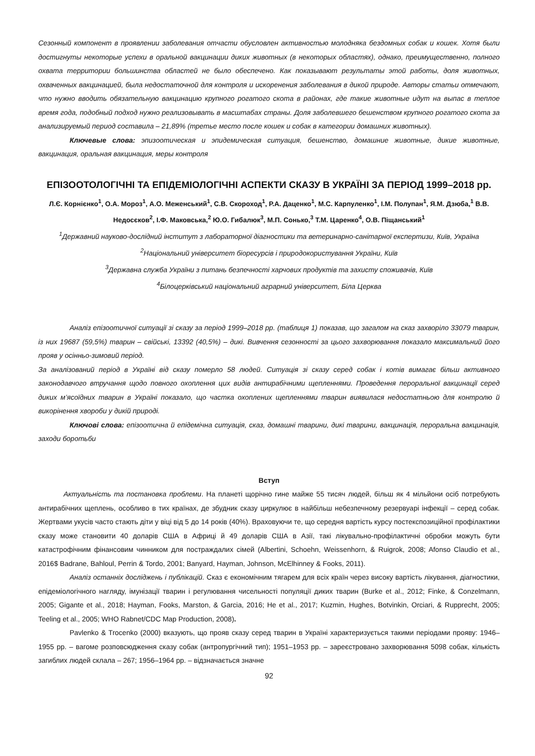Сезонный компонент в проявлении заболевания отчасти обусловлен активностью молодняка бездомных собак и кошек. Хотя были достигнуты некоторые успехи в оральной вакцинации диких животных (в некоторых областях), однако, преимущественно, полного охвата территории большинства областей не было обеспечено. Как показывают результаты этой работы, доля животных, охваченных вакцинацией, была недостаточной для контроля и искоренения заболевания в дикой природе. Авторы статьи отмечают, что нужно вводить обязательную вакцинацию крупного рогатого скота в районах, где такие животные идут на выпас в теплое время года, подобный подход нужно реализовывать в масштабах страны. Доля заболевшего бешенством крупного рогатого скота за анализируемый период составила – 21,89% (третье место после кошек и собак в категории домашних животных).
Ключевые слова: эпизоотическая и эпидемическая ситуация, бешенство, домашние животные, дикие животные, вакцинация, оральная вакцинация, меры контроля
ЕПІЗООТОЛОГІЧНІ ТА ЕПІДЕМІОЛОГІЧНІ АСПЕКТИ СКАЗУ В УКРАЇНІ ЗА ПЕРІОД 1999–2018 рр.
Л.Є. Корнієнко<sup>1</sup>, О.А. Мороз<sup>1</sup>, А.О. Меженський<sup>1</sup>, С.В. Скороход<sup>1</sup>, Р.А. Даценко<sup>1</sup>, М.С. Карпуленко<sup>1</sup>, І.М. Полупан<sup>1</sup>, Я.М. Дзюба,<sup>1</sup> В.В. Недосєков<sup>2</sup>, І.Ф. Маковська,<sup>2</sup> Ю.О. Гибалюк<sup>3</sup>, М.П. Сонько,<sup>3</sup> Т.М. Царенко<sup>4</sup>, О.В. Піщанський<sup>1</sup>
<sup>1</sup> Державний науково-дослідний інститут з лабораторної діагностики та ветеринарно-санітарної експертизи, Київ, Україна
<sup>2</sup> Національний університет біоресурсів і природокористування України, Київ
<sup>3</sup> Державна служба України з питань безпечності харчових продуктів та захисту споживачів, Київ
<sup>4</sup> Білоцерківський національний аграрний університет, Біла Церква
Аналіз епізоотичної ситуації зі сказу за період 1999–2018 рр. (таблиця 1) показав, що загалом на сказ захворіло 33079 тварин, із них 19687 (59,5%) тварин – свійські, 13392 (40,5%) – дикі. Вивчення сезонності за цього захворювання показало максимальний його прояв у осінньо-зимовий період.
За аналізований період в Україні від сказу померло 58 людей. Ситуація зі сказу серед собак і котів вимагає більш активного законодавчого втручання щодо повного охоплення цих видів антирабічними щепленнями. Проведення пероральної вакцинації серед диких м’ясоїдних тварин в Україні показало, що частка охоплених щепленнями тварин виявилася недостатньою для контролю й викорінення хвороби у дикій природі.
Ключові слова: епізоотична й епідемічна ситуація, сказ, домашні тварини, дикі тварини, вакцинація, пероральна вакцинація, заходи боротьби
Вступ
Актуальність та постановка проблеми. На планеті щорічно гине майже 55 тисяч людей, більш як 4 мільйони осіб потребують антирабічних щеплень, особливо в тих країнах, де збудник сказу циркулює в найбільш небезпечному резервуарі інфекції – серед собак. Жертвами укусів часто стають діти у віці від 5 до 14 років (40%). Враховуючи те, що середня вартість курсу постекспозиційної профілактики сказу може становити 40 доларів США в Африці й 49 доларів США в Азії, такі лікувально-профілактичні обробки можуть бути катастрофічним фінансовим чинником для постраждалих сімей (Albertini, Schoehn, Weissenhorn, & Ruigrok, 2008; Afonso Claudio et al., 2016$ Badrane, Bahloul, Perrin & Tordo, 2001; Banyard, Hayman, Johnson, McElhinney & Fooks, 2011).
Аналіз останніх досліджень і публікацій. Сказ є економічним тягарем для всіх країн через високу вартість лікування, діагностики, епідеміологічного нагляду, імунізації тварин і регулювання чисельності популяції диких тварин (Burke et al., 2012; Finke, & Conzelmann, 2005; Gigante et al., 2018; Hayman, Fooks, Marston, & Garcia, 2016; He et al., 2017; Kuzmin, Hughes, Botvinkin, Orciari, & Rupprecht, 2005; Teeling et al., 2005; WHO Rabnet/CDC Map Production, 2008).
Pavlenko & Trocenko (2000) вказують, що прояв сказу серед тварин в Україні характеризується такими періодами прояву: 1946–1955 рр. – вагоме розповсюдження сказу собак (антропургічний тип); 1951–1953 рр. – зареєстровано захворювання 5098 собак, кількість загиблих людей склала – 267; 1956–1964 рр. – відзначається значне
92